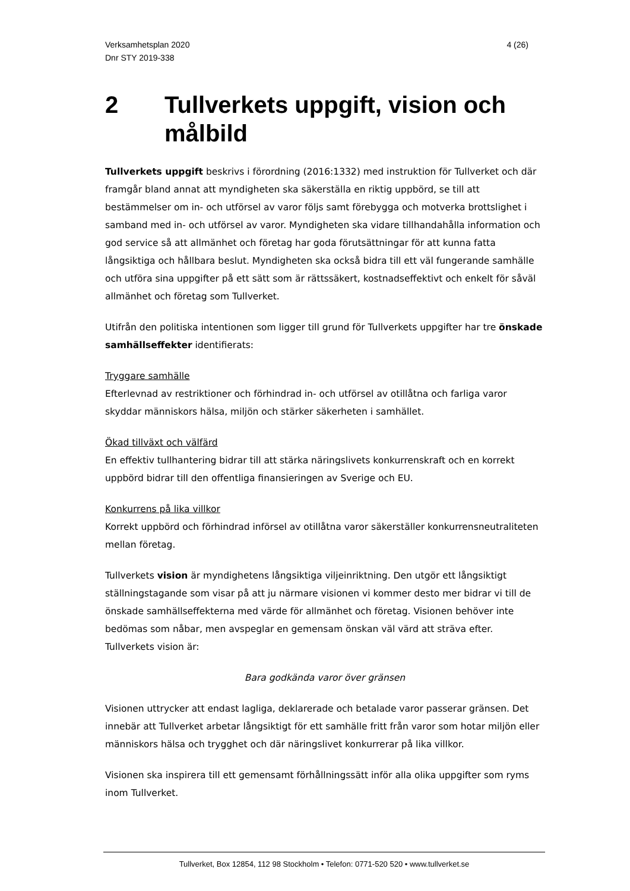Verksamhetsplan 2020
Dnr STY 2019-338
4 (26)
2 Tullverkets uppgift, vision och målbild
Tullverkets uppgift beskrivs i förordning (2016:1332) med instruktion för Tullverket och där framgår bland annat att myndigheten ska säkerställa en riktig uppbörd, se till att bestämmelser om in- och utförsel av varor följs samt förebygga och motverka brottslighet i samband med in- och utförsel av varor. Myndigheten ska vidare tillhandahålla information och god service så att allmänhet och företag har goda förutsättningar för att kunna fatta långsiktiga och hållbara beslut. Myndigheten ska också bidra till ett väl fungerande samhälle och utföra sina uppgifter på ett sätt som är rättssäkert, kostnadseffektivt och enkelt för såväl allmänhet och företag som Tullverket.
Utifrån den politiska intentionen som ligger till grund för Tullverkets uppgifter har tre önskade samhällseffekter identifierats:
Tryggare samhälle
Efterlevnad av restriktioner och förhindrad in- och utförsel av otillåtna och farliga varor skyddar människors hälsa, miljön och stärker säkerheten i samhället.
Ökad tillväxt och välfärd
En effektiv tullhantering bidrar till att stärka näringslivets konkurrenskraft och en korrekt uppbörd bidrar till den offentliga finansieringen av Sverige och EU.
Konkurrens på lika villkor
Korrekt uppbörd och förhindrad införsel av otillåtna varor säkerställer konkurrensneutraliteten mellan företag.
Tullverkets vision är myndighetens långsiktiga viljeinriktning. Den utgör ett långsiktigt ställningstagande som visar på att ju närmare visionen vi kommer desto mer bidrar vi till de önskade samhällseffekterna med värde för allmänhet och företag. Visionen behöver inte bedömas som nåbar, men avspeglar en gemensam önskan väl värd att sträva efter. Tullverkets vision är:
Bara godkända varor över gränsen
Visionen uttrycker att endast lagliga, deklarerade och betalade varor passerar gränsen. Det innebär att Tullverket arbetar långsiktigt för ett samhälle fritt från varor som hotar miljön eller människors hälsa och trygghet och där näringslivet konkurrerar på lika villkor.
Visionen ska inspirera till ett gemensamt förhållningssätt inför alla olika uppgifter som ryms inom Tullverket.
Tullverket, Box 12854, 112 98 Stockholm • Telefon: 0771-520 520 • www.tullverket.se